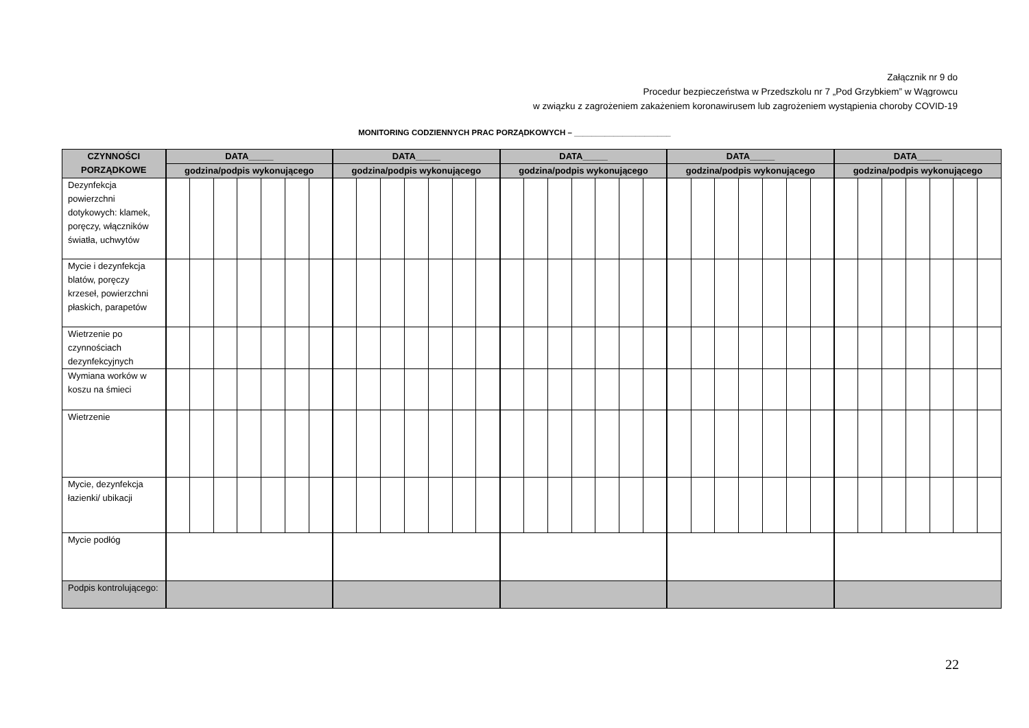Załącznik nr 9 do
Procedur bezpieczeństwa w Przedszkolu nr 7 „Pod Grzybkiem” w Wągrowcu
w związku z zagrożeniem zakażeniem koronawirusem lub zagrożeniem wystąpienia choroby COVID-19
MONITORING CODZIENNYCH PRAC PORZĄDKOWYCH – ______________________
| CZYNNOŚCI PORZĄDKOWE | DATA_____ | | | | | | | DATA_____ | | | | | | | DATA_____ | | | | | | | DATA_____ | | | | | | | DATA_____ | | | | | | |
| --- | --- | --- | --- | --- | --- | --- | --- | --- | --- | --- | --- | --- | --- | --- | --- | --- | --- | --- | --- | --- | --- | --- | --- | --- | --- | --- | --- | --- | --- | --- | --- | --- | --- | --- | --- |
| | godzina/podpis wykonującego | | | | | | | godzina/podpis wykonującego | | | | | | | godzina/podpis wykonującego | | | | | | | godzina/podpis wykonującego | | | | | | | godzina/podpis wykonującego | | | | | | |
| Dezynfekcja powierzchni dotykowych: klamek, poręczy, włączników światła, uchwytów | | | | | | | | | | | | | | | | | | | | | | | | | | | | | | | | | | | |
| Mycie i dezynfekcja blatów, poręczy krzeseł, powierzchni płaskich, parapetów | | | | | | | | | | | | | | | | | | | | | | | | | | | | | | | | | | | |
| Wietrzenie po czynnościach dezynfekcyjnych | | | | | | | | | | | | | | | | | | | | | | | | | | | | | | | | | | | |
| Wymiana worków w koszu na śmieci | | | | | | | | | | | | | | | | | | | | | | | | | | | | | | | | | | | |
| Wietrzenie | | | | | | | | | | | | | | | | | | | | | | | | | | | | | | | | | | | |
| Mycie, dezynfekcja łazienki/ ubikacji | | | | | | | | | | | | | | | | | | | | | | | | | | | | | | | | | | | |
| Mycie podłóg | | | | | | | | | | | | | | | | | | | | | | | | | | | | | | | | | | | |
| Podpis kontrolującego: | | | | | | | | | | | | | | | | | | | | | | | | | | | | | | | | | | | |
22